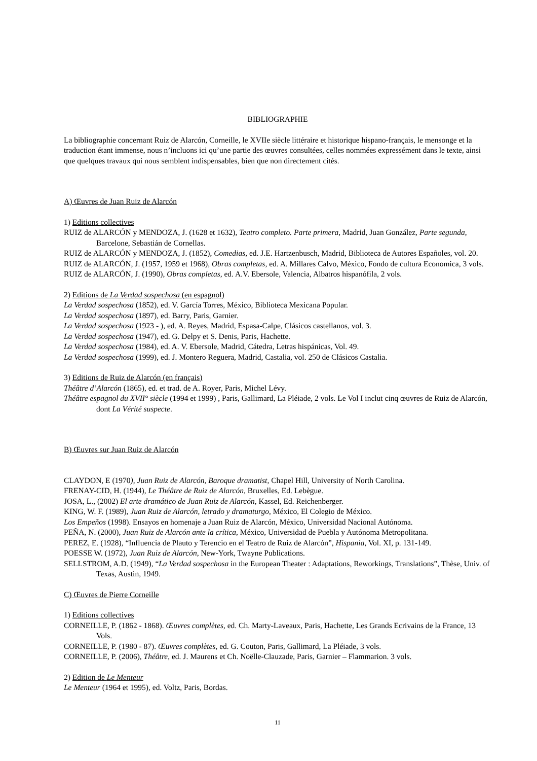BIBLIOGRAPHIE
La bibliographie concernant Ruiz de Alarcón, Corneille, le XVIIe siècle littéraire et historique hispano-français, le mensonge et la traduction étant immense, nous n’incluons ici qu’une partie des œuvres consultées, celles nommées expressément dans le texte, ainsi que quelques travaux qui nous semblent indispensables, bien que non directement cités.
A) Œuvres de Juan Ruiz de Alarcón
1) Editions collectives
RUIZ de ALARCÓN y MENDOZA, J. (1628 et 1632), Teatro completo. Parte primera, Madrid, Juan González, Parte segunda, Barcelone, Sebastián de Cornellas.
RUIZ de ALARCÓN y MENDOZA, J. (1852), Comedias, ed. J.E. Hartzenbusch, Madrid, Biblioteca de Autores Españoles, vol. 20.
RUIZ de ALARCÓN, J. (1957, 1959 et 1968), Obras completas, ed. A. Millares Calvo, México, Fondo de cultura Economica, 3 vols.
RUIZ de ALARCÓN, J. (1990), Obras completas, ed. A.V. Ebersole, Valencia, Albatros hispanófila, 2 vols.
2) Editions de La Verdad sospechosa (en espagnol)
La Verdad sospechosa (1852), ed. V. García Torres, México, Biblioteca Mexicana Popular.
La Verdad sospechosa (1897), ed. Barry, Paris, Garnier.
La Verdad sospechosa (1923 - ), ed. A. Reyes, Madrid, Espasa-Calpe, Clásicos castellanos, vol. 3.
La Verdad sospechosa (1947), ed. G. Delpy et S. Denis, Paris, Hachette.
La Verdad sospechosa (1984), ed. A. V. Ebersole, Madrid, Cátedra, Letras hispánicas, Vol. 49.
La Verdad sospechosa (1999), ed. J. Montero Reguera, Madrid, Castalia, vol. 250 de Clásicos Castalia.
3) Editions de Ruiz de Alarcón (en français)
Théâtre d’Alarcón (1865), ed. et trad. de A. Royer, Paris, Michel Lévy.
Théâtre espagnol du XVII° siècle (1994 et 1999) , Paris, Gallimard, La Pléiade, 2 vols. Le Vol I inclut cinq œuvres de Ruiz de Alarcón, dont La Vérité suspecte.
B) Œuvres sur Juan Ruiz de Alarcón
CLAYDON, E (1970), Juan Ruiz de Alarcón, Baroque dramatist, Chapel Hill, University of North Carolina.
FRENAY-CID, H. (1944), Le Théâtre de Ruiz de Alarcón, Bruxelles, Ed. Lebègue.
JOSA, L., (2002) El arte dramático de Juan Ruiz de Alarcón, Kassel, Ed. Reichenberger.
KING, W. F. (1989), Juan Ruiz de Alarcón, letrado y dramaturgo, México, El Colegio de México.
Los Empeños (1998). Ensayos en homenaje a Juan Ruiz de Alarcón, México, Universidad Nacional Autónoma.
PEÑA, N. (2000), Juan Ruiz de Alarcón ante la crítica, México, Universidad de Puebla y Autónoma Metropolitana.
PEREZ, E. (1928), “Influencia de Plauto y Terencio en el Teatro de Ruiz de Alarcón”, Hispania, Vol. XI, p. 131-149.
POESSE W. (1972), Juan Ruiz de Alarcón, New-York, Twayne Publications.
SELLSTROM, A.D. (1949), “La Verdad sospechosa in the European Theater : Adaptations, Reworkings, Translations”, Thèse, Univ. of Texas, Austin, 1949.
C) Œuvres de Pierre Corneille
1) Editions collectives
CORNEILLE, P. (1862 - 1868). Œuvres complètes, ed. Ch. Marty-Laveaux, Paris, Hachette, Les Grands Ecrivains de la France, 13 Vols.
CORNEILLE, P. (1980 - 87). Œuvres complètes, ed. G. Couton, Paris, Gallimard, La Pléiade, 3 vols.
CORNEILLE, P. (2006), Théâtre, ed. J. Maurens et Ch. Noëlle-Clauzade, Paris, Garnier – Flammarion. 3 vols.
2) Edition de Le Menteur
Le Menteur (1964 et 1995), ed. Voltz, Paris, Bordas.
11